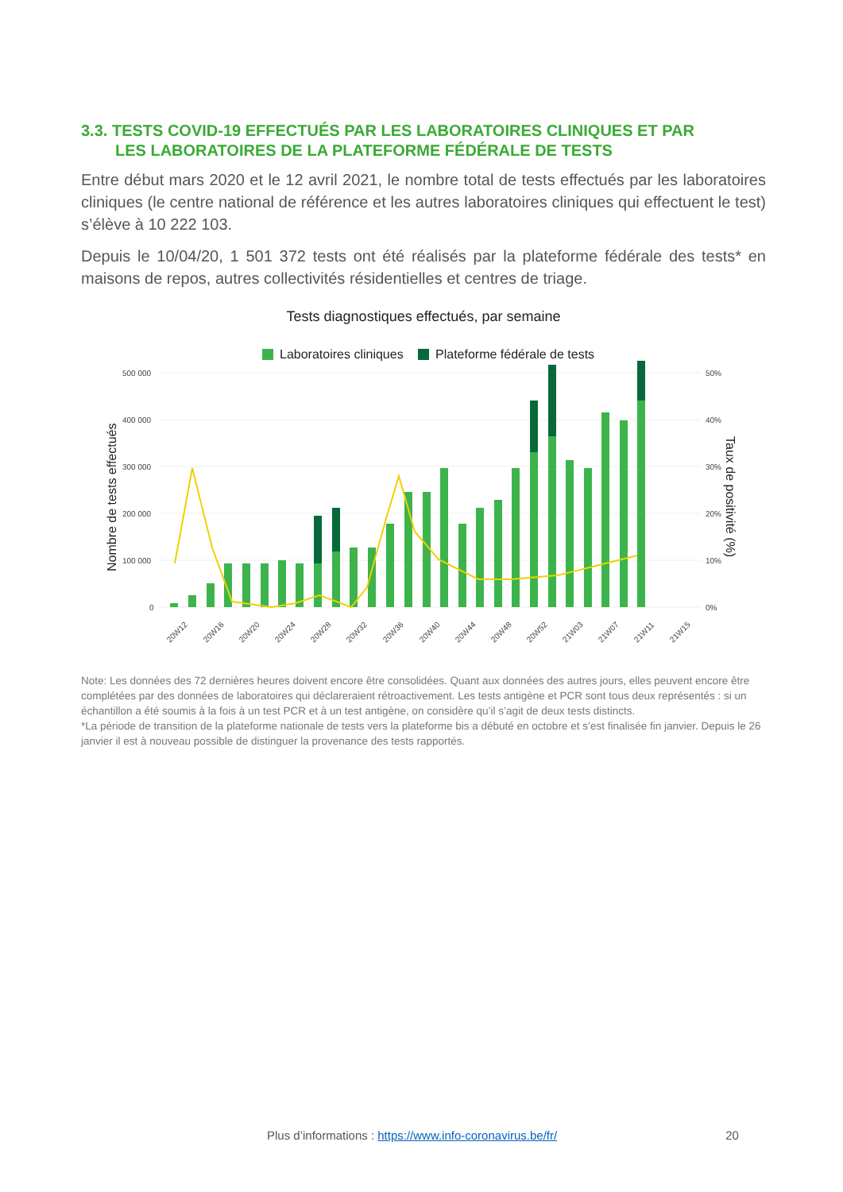3.3. TESTS COVID-19 EFFECTUÉS PAR LES LABORATOIRES CLINIQUES ET PAR
LES LABORATOIRES DE LA PLATEFORME FÉDÉRALE DE TESTS
Entre début mars 2020 et le 12 avril 2021, le nombre total de tests effectués par les laboratoires cliniques (le centre national de référence et les autres laboratoires cliniques qui effectuent le test) s’élève à 10 222 103.
Depuis le 10/04/20, 1 501 372 tests ont été réalisés par la plateforme fédérale des tests* en maisons de repos, autres collectivités résidentielles et centres de triage.
Tests diagnostiques effectués, par semaine
Laboratoires cliniques
Plateforme fédérale de tests
500 000
400 000
300 000
200 000
100 000
0
50%
40%
30%
20%
10%
0%
Nombre de tests effectués
Taux de positivité (%)
20W12
20W16
20W20
20W24
20W28
20W32
20W36
20W40
20W44
20W48
20W52
21W03
21W07
21W11
21W15
Note: Les données des 72 dernières heures doivent encore être consolidées. Quant aux données des autres jours, elles peuvent encore être complétées par des données de laboratoires qui déclareraient rétroactivement. Les tests antigène et PCR sont tous deux représentés : si un échantillon a été soumis à la fois à un test PCR et à un test antigène, on considère qu’il s’agit de deux tests distincts.
*La période de transition de la plateforme nationale de tests vers la plateforme bis a débuté en octobre et s’est finalisée fin janvier. Depuis le 26 janvier il est à nouveau possible de distinguer la provenance des tests rapportés.
Plus d’informations : https://www.info-coronavirus.be/fr/ 20